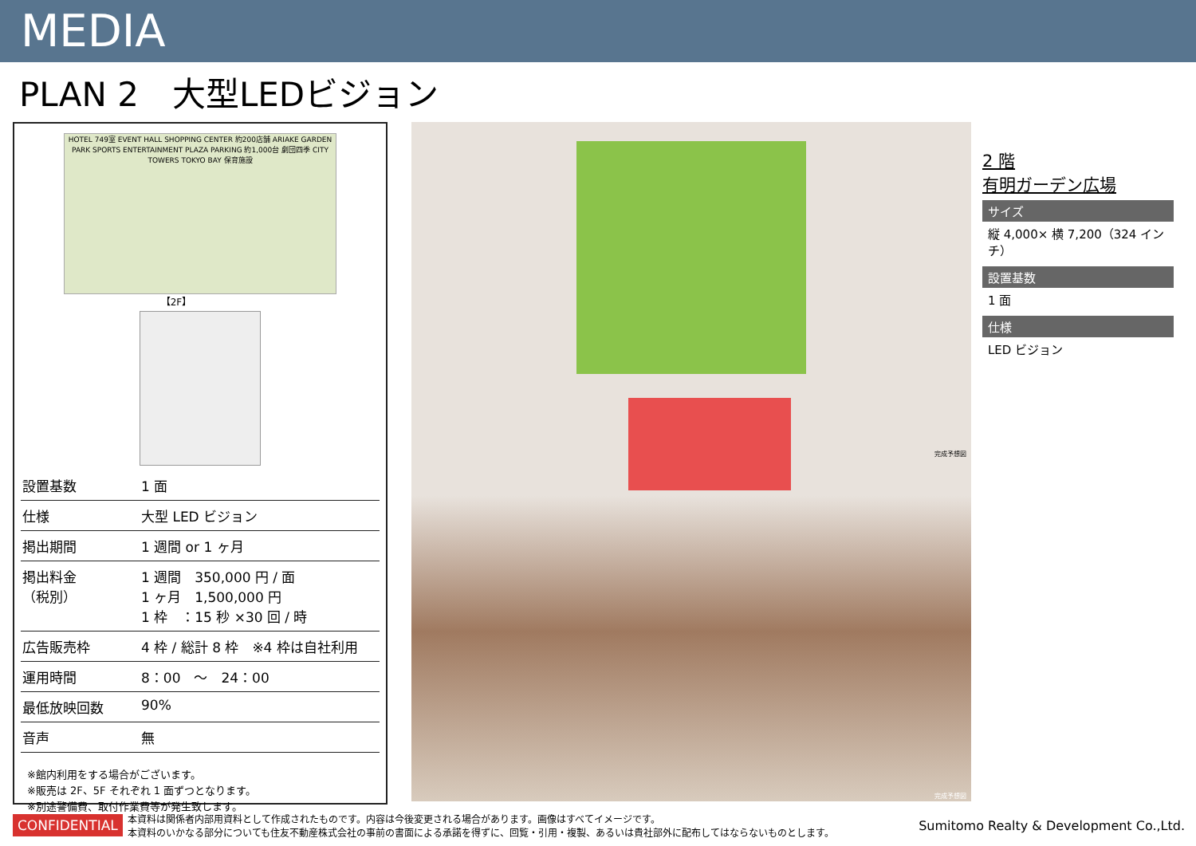MEDIA
PLAN 2　大型LEDビジョン
HOTEL 749室 EVENT HALL SHOPPING CENTER 約200店舗 ARIAKE GARDEN PARK SPORTS ENTERTAINMENT PLAZA PARKING 約1,000台 劇団四季 CITY TOWERS TOKYO BAY 保育施設
【2F】
| 設置基数 | 1 面 |
| 仕様 | 大型 LED ビジョン |
| 掲出期間 | 1 週間 or 1 ヶ月 |
| 掲出料金 （税別） | 1 週間 350,000 円 / 面 1 ヶ月 1,500,000 円 1 枠 ：15 秒 ×30 回 / 時 |
| 広告販売枠 | 4 枠 / 総計 8 枠 ※4 枠は自社利用 |
| 運用時間 | 8：00 ～ 24：00 |
| 最低放映回数 | 90% |
| 音声 | 無 |
※館内利用をする場合がございます。
※販売は 2F、5F それぞれ 1 面ずつとなります。
※別途警備費、取付作業費等が発生致します。
完成予想図
完成予想図
2 階
有明ガーデン広場
サイズ
縦 4,000× 横 7,200（324 インチ）
設置基数
1 面
仕様
LED ビジョン
CONFIDENTIAL 本資料は関係者内部用資料として作成されたものです。内容は今後変更される場合があります。画像はすべてイメージです。
本資料のいかなる部分についても住友不動産株式会社の事前の書面による承諾を得ずに、回覧・引用・複製、あるいは貴社部外に配布してはならないものとします。 Sumitomo Realty & Development Co.,Ltd.